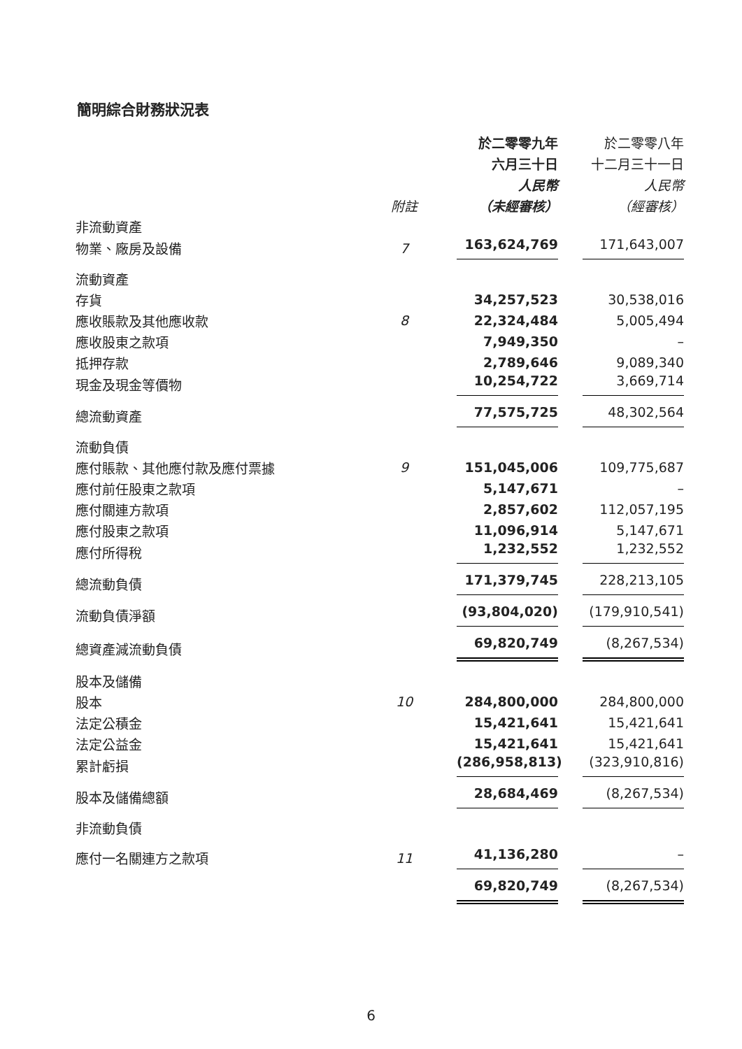簡明綜合財務狀況表
| | | 於二零零九年 | 於二零零八年 |
| --- | --- | --- | --- |
| | | 六月三十日 | 十二月三十一日 |
| | | 人民幣 | 人民幣 |
| | 附註 | （未經審核） | （經審核） |
| 非流動資產 | | | |
| 物業、廠房及設備 | 7 | 163,624,769 | 171,643,007 |
| 流動資產 | | | |
| 存貨 | | 34,257,523 | 30,538,016 |
| 應收賬款及其他應收款 | 8 | 22,324,484 | 5,005,494 |
| 應收股東之款項 | | 7,949,350 | – |
| 抵押存款 | | 2,789,646 | 9,089,340 |
| 現金及現金等價物 | | 10,254,722 | 3,669,714 |
| 總流動資產 | | 77,575,725 | 48,302,564 |
| 流動負債 | | | |
| 應付賬款、其他應付款及應付票據 | 9 | 151,045,006 | 109,775,687 |
| 應付前任股東之款項 | | 5,147,671 | – |
| 應付關連方款項 | | 2,857,602 | 112,057,195 |
| 應付股東之款項 | | 11,096,914 | 5,147,671 |
| 應付所得稅 | | 1,232,552 | 1,232,552 |
| 總流動負債 | | 171,379,745 | 228,213,105 |
| 流動負債淨額 | | (93,804,020) | (179,910,541) |
| 總資產減流動負債 | | 69,820,749 | (8,267,534) |
| 股本及儲備 | | | |
| 股本 | 10 | 284,800,000 | 284,800,000 |
| 法定公積金 | | 15,421,641 | 15,421,641 |
| 法定公益金 | | 15,421,641 | 15,421,641 |
| 累計虧損 | | (286,958,813) | (323,910,816) |
| 股本及儲備總額 | | 28,684,469 | (8,267,534) |
| 非流動負債 | | | |
| 應付一名關連方之款項 | 11 | 41,136,280 | – |
| | | 69,820,749 | (8,267,534) |
6